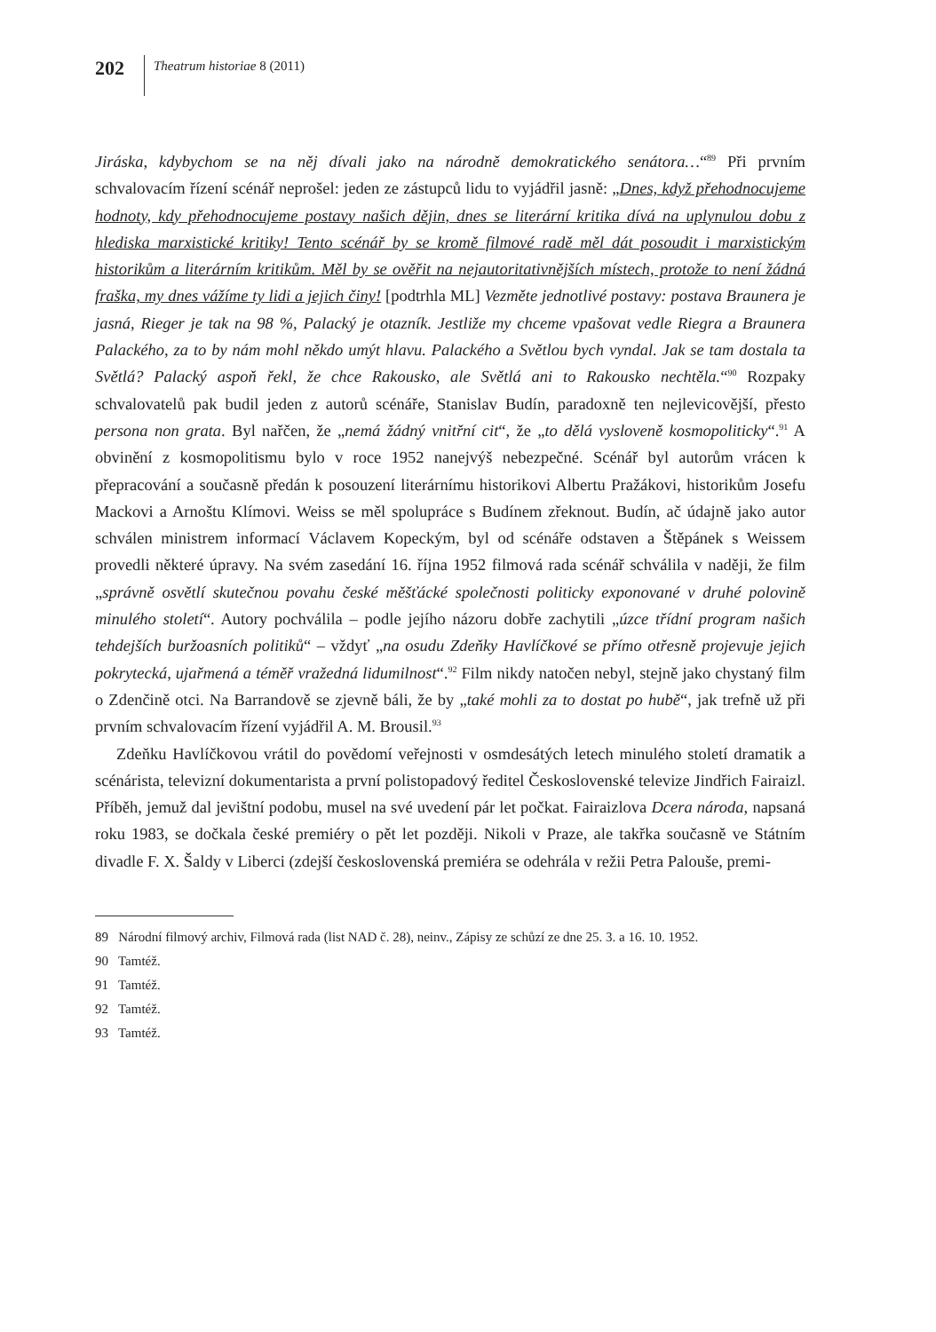202 Theatrum historiae 8 (2011)
Jiráska, kdybychom se na něj dívali jako na národně demokratického senátora…“<sup>89</sup> Při prvním schvalovacím řízení scénář neprošel: jeden ze zástupců lidu to vyjádřil jasně: „Dnes, když přehodnocujeme hodnoty, kdy přehodnocujeme postavy našich dějin, dnes se literární kritika dívá na uplynulou dobu z hlediska marxistické kritiky! Tento scénář by se kromě filmové radě měl dát posoudit i marxistickým historikům a literárním kritikům. Měl by se ověřit na nejautoritativnějších místech, protože to není žádná fraška, my dnes vážíme ty lidi a jejich činy! [podtrhla ML] Vezměte jednotlivé postavy: postava Braunera je jasná, Rieger je tak na 98 %, Palacký je otazník. Jestliže my chceme vpašovat vedle Riegra a Braunera Palackého, za to by nám mohl někdo umýt hlavu. Palackého a Světlou bych vyndal. Jak se tam dostala ta Světlá? Palacký aspoň řekl, že chce Rakousko, ale Světlá ani to Rakousko nechtěla.“<sup>90</sup> Rozpaky schvalovatelů pak budil jeden z autorů scénáře, Stanislav Budín, paradoxně ten nejlevicovější, přesto persona non grata. Byl nařčen, že „nemá žádný vnitřní cit“, že „to dělá vysloveně kosmopoliticky“.<sup>91</sup> A obvinění z kosmopolitismu bylo v roce 1952 nanejvýš nebezpečné. Scénář byl autorům vrácen k přepracování a současně předán k posouzení literárnímu historikovi Albertu Pražákovi, historikům Josefu Mackovi a Arnoštu Klímovi. Weiss se měl spolupráce s Budínem zřeknout. Budín, ač údajně jako autor schválen ministrem informací Václavem Kopeckým, byl od scénáře odstaven a Štěpánek s Weissem provedli některé úpravy. Na svém zasedání 16. října 1952 filmová rada scénář schválila v naději, že film „správně osvětlí skutečnou povahu české měšťácké společnosti politicky exponované v druhé polovině minulého století“. Autory pochválila – podle jejího názoru dobře zachytili „úzce třídní program našich tehdejších buržoasních politiků“ – vždyť „na osudu Zdeňky Havlíčkové se přímo otřesně projevuje jejich pokrytecká, ujařmená a téměř vražedná lidumilnost“.<sup>92</sup> Film nikdy natočen nebyl, stejně jako chystaný film o Zdenčině otci. Na Barrandově se zjevně báli, že by „také mohli za to dostat po hubě“, jak trefně už při prvním schvalovacím řízení vyjádřil A. M. Brousil.<sup>93</sup>
Zdeňku Havlíčkovou vrátil do povědomí veřejnosti v osmdesátých letech minulého století dramatik a scénárista, televizní dokumentarista a první polistopadový ředitel Československé televize Jindřich Fairaizl. Příběh, jemuž dal jevištní podobu, musel na své uvedení pár let počkat. Fairaizlova Dcera národa, napsaná roku 1983, se dočkala české premiéry o pět let později. Nikoli v Praze, ale takřka současně ve Státním divadle F. X. Šaldy v Liberci (zdejší československá premiéra se odehrála v režii Petra Palouše, premi-
89 Národní filmový archiv, Filmová rada (list NAD č. 28), neinv., Zápisy ze schůzí ze dne 25. 3. a 16. 10. 1952.
90 Tamtéž.
91 Tamtéž.
92 Tamtéž.
93 Tamtéž.